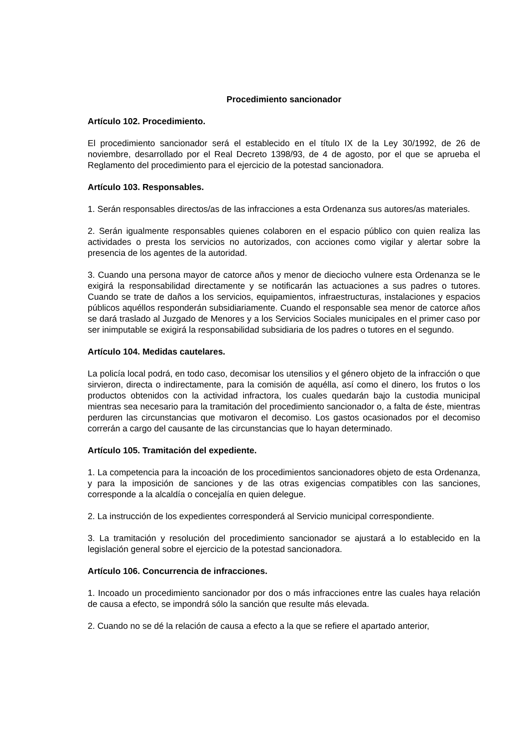Procedimiento sancionador
Artículo 102. Procedimiento.
El procedimiento sancionador será el establecido en el título IX de la Ley 30/1992, de 26 de noviembre, desarrollado por el Real Decreto 1398/93, de 4 de agosto, por el que se aprueba el Reglamento del procedimiento para el ejercicio de la potestad sancionadora.
Artículo 103. Responsables.
1. Serán responsables directos/as de las infracciones a esta Ordenanza sus autores/as materiales.
2. Serán igualmente responsables quienes colaboren en el espacio público con quien realiza las actividades o presta los servicios no autorizados, con acciones como vigilar y alertar sobre la presencia de los agentes de la autoridad.
3. Cuando una persona mayor de catorce años y menor de dieciocho vulnere esta Ordenanza se le exigirá la responsabilidad directamente y se notificarán las actuaciones a sus padres o tutores. Cuando se trate de daños a los servicios, equipamientos, infraestructuras, instalaciones y espacios públicos aquéllos responderán subsidiariamente. Cuando el responsable sea menor de catorce años se dará traslado al Juzgado de Menores y a los Servicios Sociales municipales en el primer caso por ser inimputable se exigirá la responsabilidad subsidiaria de los padres o tutores en el segundo.
Artículo 104. Medidas cautelares.
La policía local podrá, en todo caso, decomisar los utensilios y el género objeto de la infracción o que sirvieron, directa o indirectamente, para la comisión de aquélla, así como el dinero, los frutos o los productos obtenidos con la actividad infractora, los cuales quedarán bajo la custodia municipal mientras sea necesario para la tramitación del procedimiento sancionador o, a falta de éste, mientras perduren las circunstancias que motivaron el decomiso. Los gastos ocasionados por el decomiso correrán a cargo del causante de las circunstancias que lo hayan determinado.
Artículo 105. Tramitación del expediente.
1. La competencia para la incoación de los procedimientos sancionadores objeto de esta Ordenanza, y para la imposición de sanciones y de las otras exigencias compatibles con las sanciones, corresponde a la alcaldía o concejalía en quien delegue.
2. La instrucción de los expedientes corresponderá al Servicio municipal correspondiente.
3. La tramitación y resolución del procedimiento sancionador se ajustará a lo establecido en la legislación general sobre el ejercicio de la potestad sancionadora.
Artículo 106. Concurrencia de infracciones.
1. Incoado un procedimiento sancionador por dos o más infracciones entre las cuales haya relación de causa a efecto, se impondrá sólo la sanción que resulte más elevada.
2. Cuando no se dé la relación de causa a efecto a la que se refiere el apartado anterior,